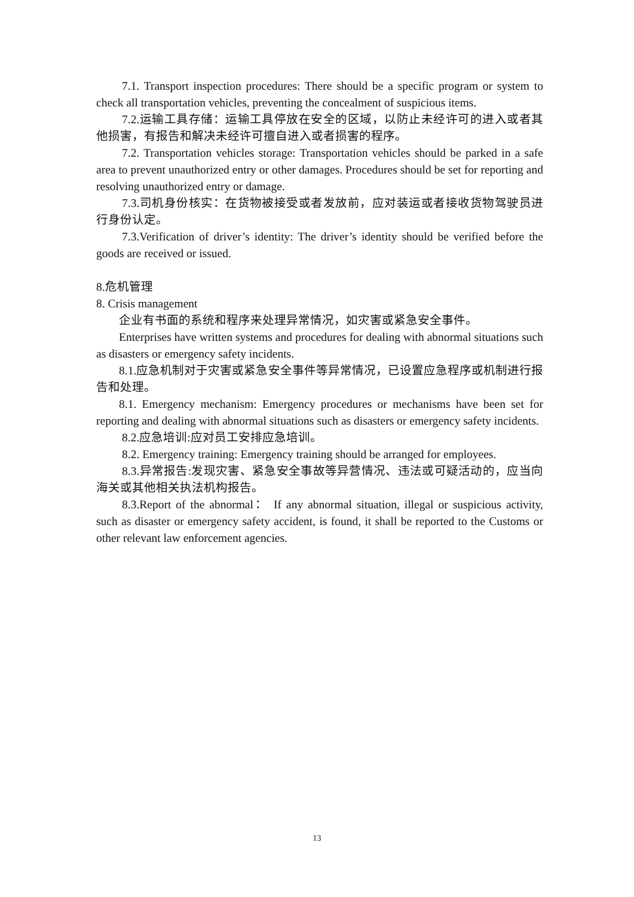7.1. Transport inspection procedures: There should be a specific program or system to check all transportation vehicles, preventing the concealment of suspicious items.
7.2.运输工具存储：运输工具停放在安全的区域，以防止未经许可的进入或者其他损害，有报告和解决未经许可擅自进入或者损害的程序。
7.2. Transportation vehicles storage: Transportation vehicles should be parked in a safe area to prevent unauthorized entry or other damages. Procedures should be set for reporting and resolving unauthorized entry or damage.
7.3.司机身份核实：在货物被接受或者发放前，应对装运或者接收货物驾驶员进行身份认定。
7.3.Verification of driver’s identity: The driver’s identity should be verified before the goods are received or issued.
8.危机管理
8. Crisis management
企业有书面的系统和程序来处理异常情况，如灾害或紧急安全事件。
Enterprises have written systems and procedures for dealing with abnormal situations such as disasters or emergency safety incidents.
8.1.应急机制对于灾害或紧急安全事件等异常情况，已设置应急程序或机制进行报告和处理。
8.1. Emergency mechanism: Emergency procedures or mechanisms have been set for reporting and dealing with abnormal situations such as disasters or emergency safety incidents.
8.2.应急培训:应对员工安排应急培训。
8.2. Emergency training: Emergency training should be arranged for employees.
8.3.异常报告:发现灾害、紧急安全事故等异营情况、违法或可疑活动的，应当向海关或其他相关执法机构报告。
8.3.Report of the abnormal： If any abnormal situation, illegal or suspicious activity, such as disaster or emergency safety accident, is found, it shall be reported to the Customs or other relevant law enforcement agencies.
13